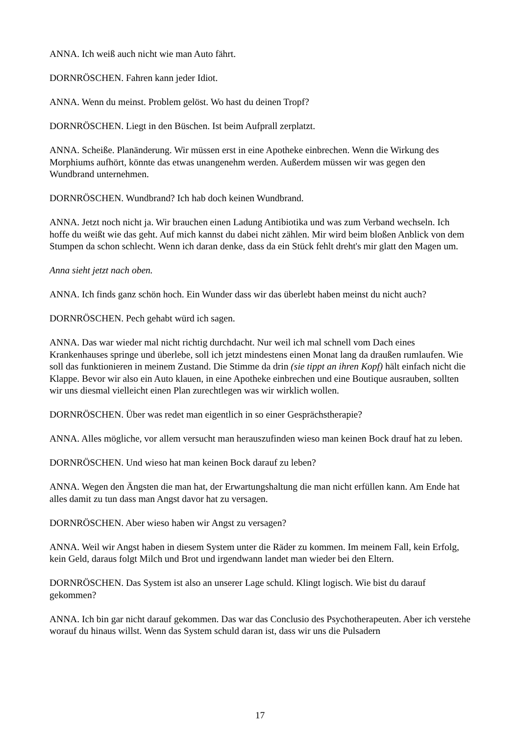ANNA. Ich weiß auch nicht wie man Auto fährt.
DORNRÖSCHEN. Fahren kann jeder Idiot.
ANNA. Wenn du meinst. Problem gelöst. Wo hast du deinen Tropf?
DORNRÖSCHEN. Liegt in den Büschen. Ist beim Aufprall zerplatzt.
ANNA. Scheiße. Planänderung. Wir müssen erst in eine Apotheke einbrechen. Wenn die Wirkung des Morphiums aufhört, könnte das etwas unangenehm werden. Außerdem müssen wir was gegen den Wundbrand unternehmen.
DORNRÖSCHEN. Wundbrand? Ich hab doch keinen Wundbrand.
ANNA. Jetzt noch nicht ja. Wir brauchen einen Ladung Antibiotika und was zum Verband wechseln. Ich hoffe du weißt wie das geht. Auf mich kannst du dabei nicht zählen. Mir wird beim bloßen Anblick von dem Stumpen da schon schlecht. Wenn ich daran denke, dass da ein Stück fehlt dreht's mir glatt den Magen um.
Anna sieht jetzt nach oben.
ANNA. Ich finds ganz schön hoch. Ein Wunder dass wir das überlebt haben meinst du nicht auch?
DORNRÖSCHEN. Pech gehabt würd ich sagen.
ANNA. Das war wieder mal nicht richtig durchdacht. Nur weil ich mal schnell vom Dach eines Krankenhauses springe und überlebe, soll ich jetzt mindestens einen Monat lang da draußen rumlaufen. Wie soll das funktionieren in meinem Zustand. Die Stimme da drin (sie tippt an ihren Kopf) hält einfach nicht die Klappe. Bevor wir also ein Auto klauen, in eine Apotheke einbrechen und eine Boutique ausrauben, sollten wir uns diesmal vielleicht einen Plan zurechtlegen was wir wirklich wollen.
DORNRÖSCHEN. Über was redet man eigentlich in so einer Gesprächstherapie?
ANNA. Alles mögliche, vor allem versucht man herauszufinden wieso man keinen Bock drauf hat zu leben.
DORNRÖSCHEN. Und wieso hat man keinen Bock darauf zu leben?
ANNA. Wegen den Ängsten die man hat, der Erwartungshaltung die man nicht erfüllen kann. Am Ende hat alles damit zu tun dass man Angst davor hat zu versagen.
DORNRÖSCHEN. Aber wieso haben wir Angst zu versagen?
ANNA. Weil wir Angst haben in diesem System unter die Räder zu kommen. Im meinem Fall, kein Erfolg, kein Geld, daraus folgt Milch und Brot und irgendwann landet man wieder bei den Eltern.
DORNRÖSCHEN. Das System ist also an unserer Lage schuld. Klingt logisch. Wie bist du darauf gekommen?
ANNA. Ich bin gar nicht darauf gekommen. Das war das Conclusio des Psychotherapeuten. Aber ich verstehe worauf du hinaus willst. Wenn das System schuld daran ist, dass wir uns die Pulsadern
17